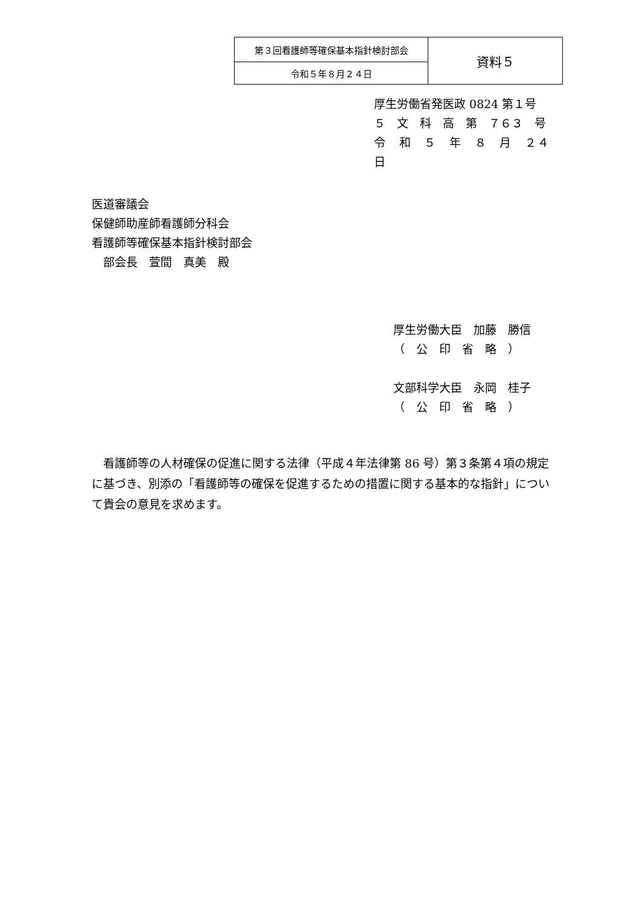| 第３回看護師等確保基本指針検討部会 | 資料５ |
| 令和５年８月２４日 | |
厚生労働省発医政 0824 第１号
５　文　科　高　第　７６３　号
令　和　５　年　８　月　２４　日
医道審議会
保健師助産師看護師分科会
看護師等確保基本指針検討部会
　部会長　萱間　真美　殿
厚生労働大臣　加藤　勝信
（　公　印　省　略　）
文部科学大臣　永岡　桂子
（　公　印　省　略　）
　看護師等の人材確保の促進に関する法律（平成４年法律第 86 号）第３条第４項の規定に基づき、別添の「看護師等の確保を促進するための措置に関する基本的な指針」について貴会の意見を求めます。